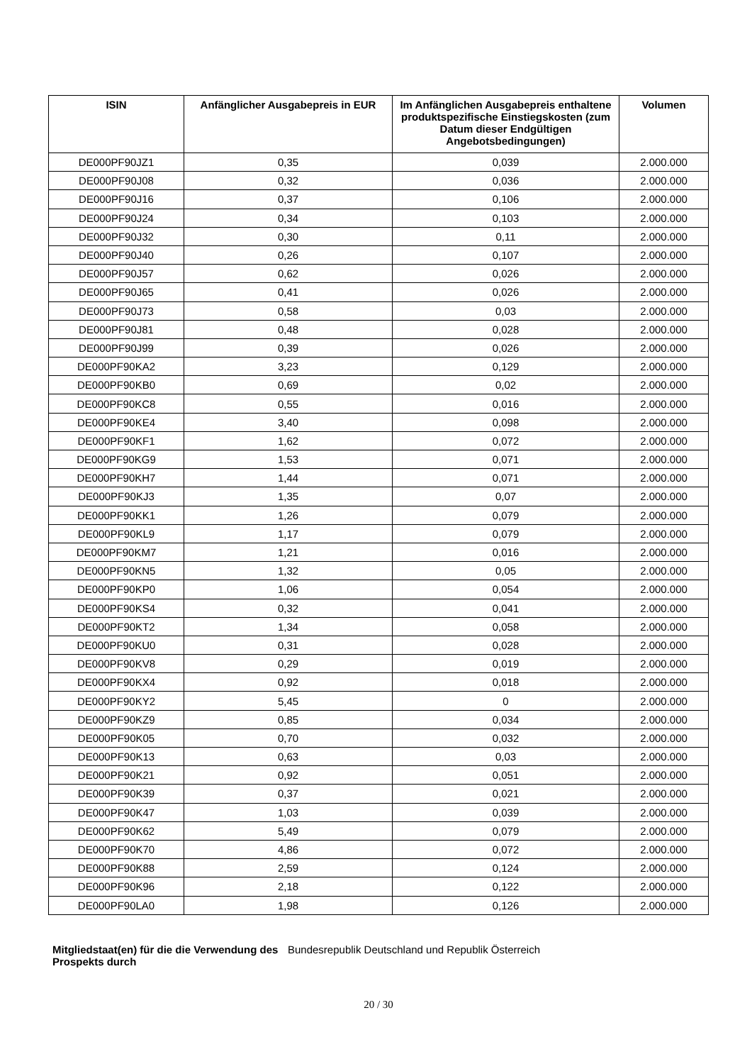| ISIN | Anfänglicher Ausgabepreis in EUR | Im Anfänglichen Ausgabepreis enthaltene produktspezifische Einstiegskosten (zum Datum dieser Endgültigen Angebotsbedingungen) | Volumen |
| --- | --- | --- | --- |
| DE000PF90JZ1 | 0,35 | 0,039 | 2.000.000 |
| DE000PF90J08 | 0,32 | 0,036 | 2.000.000 |
| DE000PF90J16 | 0,37 | 0,106 | 2.000.000 |
| DE000PF90J24 | 0,34 | 0,103 | 2.000.000 |
| DE000PF90J32 | 0,30 | 0,11 | 2.000.000 |
| DE000PF90J40 | 0,26 | 0,107 | 2.000.000 |
| DE000PF90J57 | 0,62 | 0,026 | 2.000.000 |
| DE000PF90J65 | 0,41 | 0,026 | 2.000.000 |
| DE000PF90J73 | 0,58 | 0,03 | 2.000.000 |
| DE000PF90J81 | 0,48 | 0,028 | 2.000.000 |
| DE000PF90J99 | 0,39 | 0,026 | 2.000.000 |
| DE000PF90KA2 | 3,23 | 0,129 | 2.000.000 |
| DE000PF90KB0 | 0,69 | 0,02 | 2.000.000 |
| DE000PF90KC8 | 0,55 | 0,016 | 2.000.000 |
| DE000PF90KE4 | 3,40 | 0,098 | 2.000.000 |
| DE000PF90KF1 | 1,62 | 0,072 | 2.000.000 |
| DE000PF90KG9 | 1,53 | 0,071 | 2.000.000 |
| DE000PF90KH7 | 1,44 | 0,071 | 2.000.000 |
| DE000PF90KJ3 | 1,35 | 0,07 | 2.000.000 |
| DE000PF90KK1 | 1,26 | 0,079 | 2.000.000 |
| DE000PF90KL9 | 1,17 | 0,079 | 2.000.000 |
| DE000PF90KM7 | 1,21 | 0,016 | 2.000.000 |
| DE000PF90KN5 | 1,32 | 0,05 | 2.000.000 |
| DE000PF90KP0 | 1,06 | 0,054 | 2.000.000 |
| DE000PF90KS4 | 0,32 | 0,041 | 2.000.000 |
| DE000PF90KT2 | 1,34 | 0,058 | 2.000.000 |
| DE000PF90KU0 | 0,31 | 0,028 | 2.000.000 |
| DE000PF90KV8 | 0,29 | 0,019 | 2.000.000 |
| DE000PF90KX4 | 0,92 | 0,018 | 2.000.000 |
| DE000PF90KY2 | 5,45 | 0 | 2.000.000 |
| DE000PF90KZ9 | 0,85 | 0,034 | 2.000.000 |
| DE000PF90K05 | 0,70 | 0,032 | 2.000.000 |
| DE000PF90K13 | 0,63 | 0,03 | 2.000.000 |
| DE000PF90K21 | 0,92 | 0,051 | 2.000.000 |
| DE000PF90K39 | 0,37 | 0,021 | 2.000.000 |
| DE000PF90K47 | 1,03 | 0,039 | 2.000.000 |
| DE000PF90K62 | 5,49 | 0,079 | 2.000.000 |
| DE000PF90K70 | 4,86 | 0,072 | 2.000.000 |
| DE000PF90K88 | 2,59 | 0,124 | 2.000.000 |
| DE000PF90K96 | 2,18 | 0,122 | 2.000.000 |
| DE000PF90LA0 | 1,98 | 0,126 | 2.000.000 |
Mitgliedstaat(en) für die die Verwendung des Prospekts durch Bundesrepublik Deutschland und Republik Österreich
20 / 30